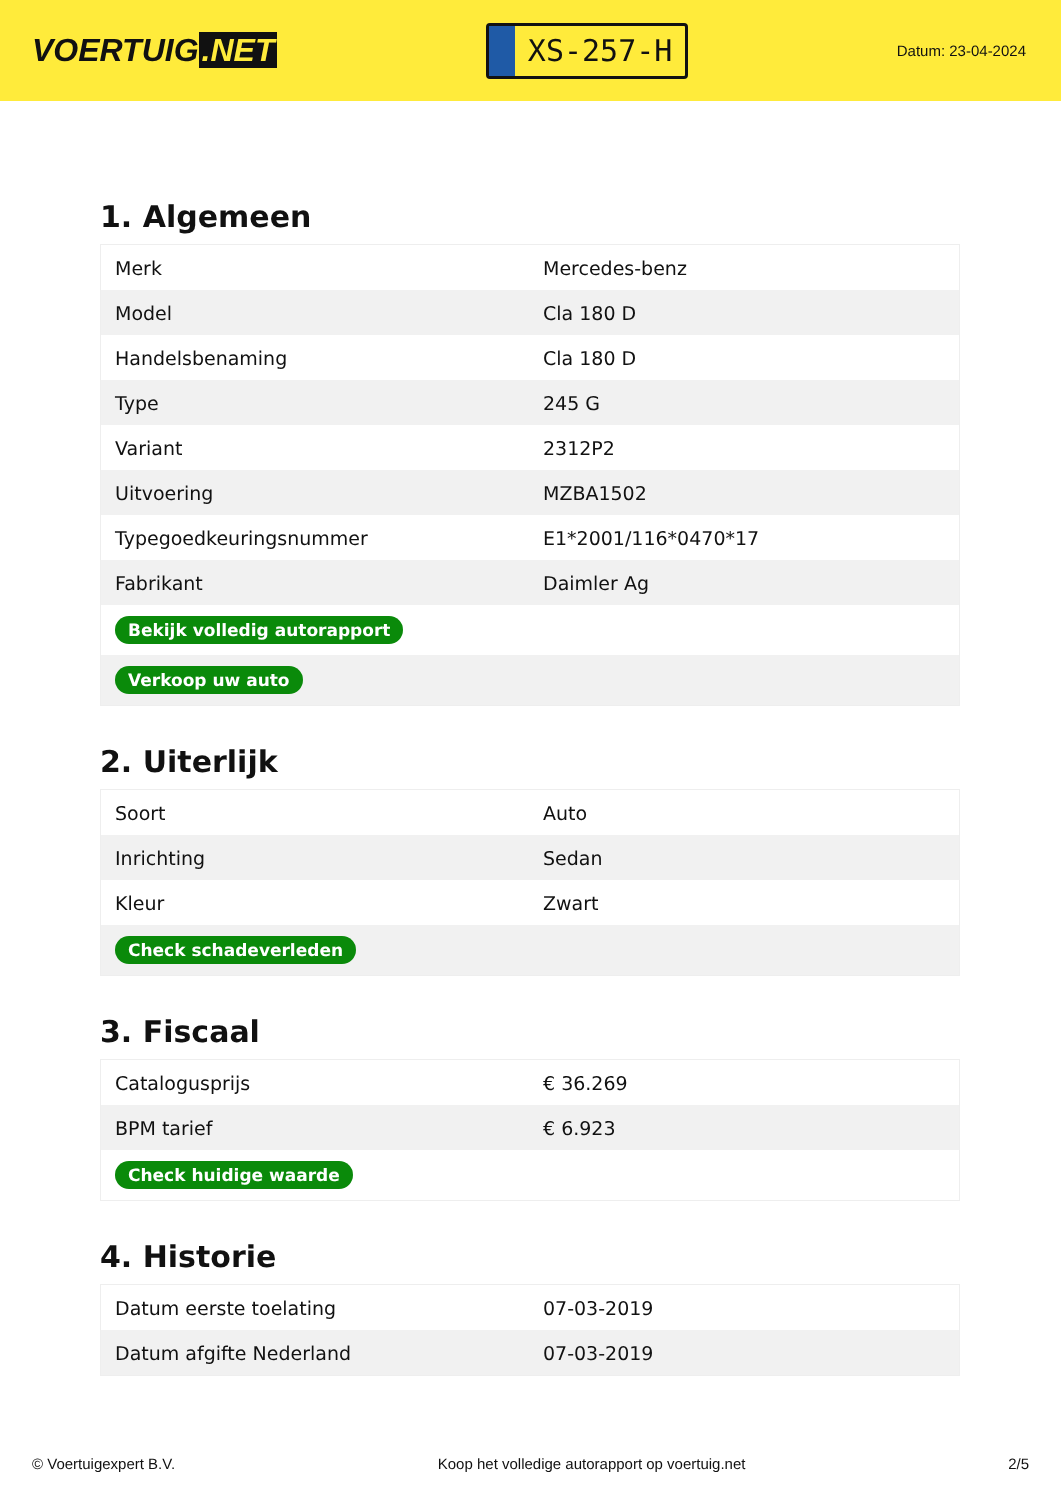VOERTUIG.NET
XS-257-H
Datum: 23-04-2024
1. Algemeen
| Merk | Mercedes-benz |
| Model | Cla 180 D |
| Handelsbenaming | Cla 180 D |
| Type | 245 G |
| Variant | 2312P2 |
| Uitvoering | MZBA1502 |
| Typegoedkeuringsnummer | E1*2001/116*0470*17 |
| Fabrikant | Daimler Ag |
| Bekijk volledig autorapport | |
| Verkoop uw auto | |
2. Uiterlijk
| Soort | Auto |
| Inrichting | Sedan |
| Kleur | Zwart |
| Check schadeverleden | |
3. Fiscaal
| Catalogusprijs | € 36.269 |
| BPM tarief | € 6.923 |
| Check huidige waarde | |
4. Historie
| Datum eerste toelating | 07-03-2019 |
| Datum afgifte Nederland | 07-03-2019 |
© Voertuigexpert B.V. Koop het volledige autorapport op voertuig.net 2/5